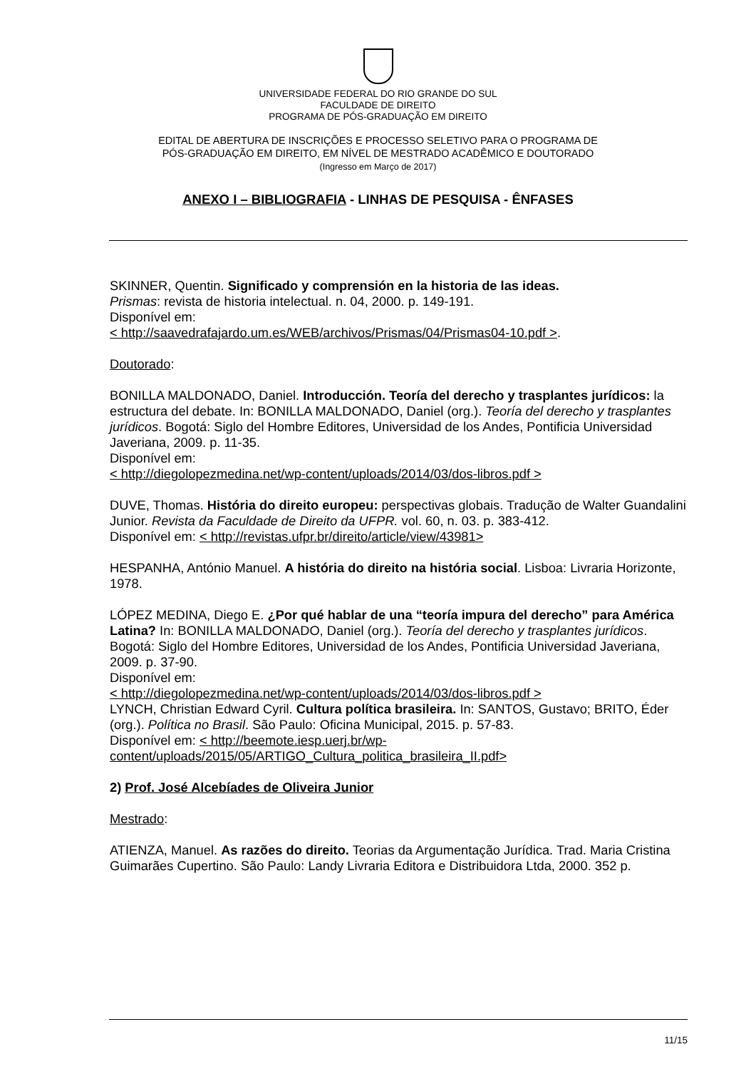UNIVERSIDADE FEDERAL DO RIO GRANDE DO SUL
FACULDADE DE DIREITO
PROGRAMA DE PÓS-GRADUAÇÃO EM DIREITO
EDITAL DE ABERTURA DE INSCRIÇÕES E PROCESSO SELETIVO PARA O PROGRAMA DE
PÓS-GRADUAÇÃO EM DIREITO, EM NÍVEL DE MESTRADO ACADÊMICO E DOUTORADO
(Ingresso em Março de 2017)
ANEXO I – BIBLIOGRAFIA - LINHAS DE PESQUISA - ÊNFASES
SKINNER, Quentin. Significado y comprensión en la historia de las ideas.
Prismas: revista de historia intelectual. n. 04, 2000. p. 149-191.
Disponível em:
< http://saavedrafajardo.um.es/WEB/archivos/Prismas/04/Prismas04-10.pdf >.
Doutorado:
BONILLA MALDONADO, Daniel. Introducción. Teoría del derecho y trasplantes jurídicos: la estructura del debate. In: BONILLA MALDONADO, Daniel (org.). Teoría del derecho y trasplantes jurídicos. Bogotá: Siglo del Hombre Editores, Universidad de los Andes, Pontificia Universidad Javeriana, 2009. p. 11-35.
Disponível em:
< http://diegolopezmedina.net/wp-content/uploads/2014/03/dos-libros.pdf >
DUVE, Thomas. História do direito europeu: perspectivas globais. Tradução de Walter Guandalini Junior. Revista da Faculdade de Direito da UFPR. vol. 60, n. 03. p. 383-412.
Disponível em: < http://revistas.ufpr.br/direito/article/view/43981>
HESPANHA, António Manuel. A história do direito na história social. Lisboa: Livraria Horizonte, 1978.
LÓPEZ MEDINA, Diego E. ¿Por qué hablar de una “teoría impura del derecho” para América Latina? In: BONILLA MALDONADO, Daniel (org.). Teoría del derecho y trasplantes jurídicos. Bogotá: Siglo del Hombre Editores, Universidad de los Andes, Pontificia Universidad Javeriana, 2009. p. 37-90.
Disponível em:
< http://diegolopezmedina.net/wp-content/uploads/2014/03/dos-libros.pdf >
LYNCH, Christian Edward Cyril. Cultura política brasileira. In: SANTOS, Gustavo; BRITO, Éder (org.). Política no Brasil. São Paulo: Oficina Municipal, 2015. p. 57-83.
Disponível em: < http://beemote.iesp.uerj.br/wp-content/uploads/2015/05/ARTIGO_Cultura_politica_brasileira_II.pdf>
2) Prof. José Alcebíades de Oliveira Junior
Mestrado:
ATIENZA, Manuel. As razões do direito. Teorias da Argumentação Jurídica. Trad. Maria Cristina Guimarães Cupertino. São Paulo: Landy Livraria Editora e Distribuidora Ltda, 2000. 352 p.
11/15